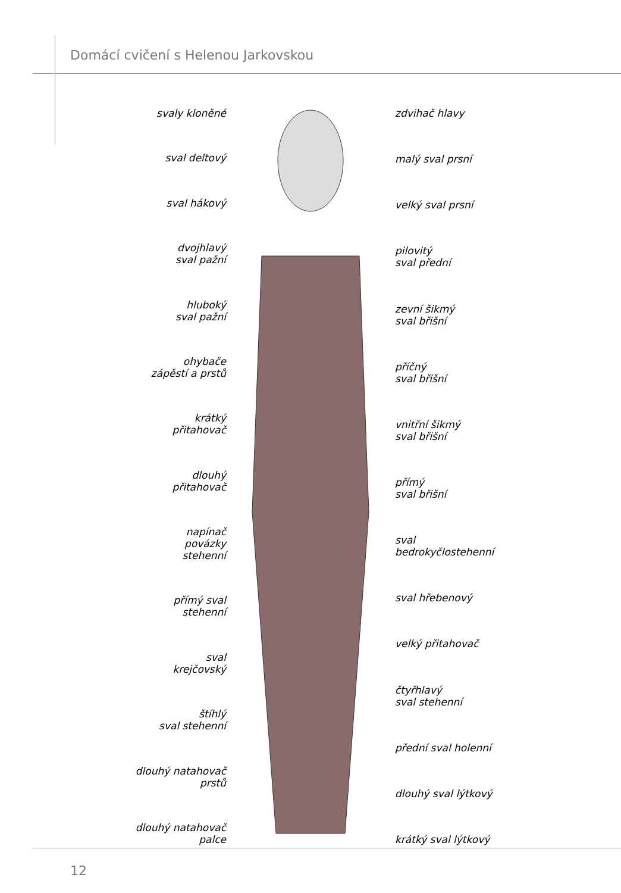Domácí cvičení s Helenou Jarkovskou
svaly kloněné
sval deltový
sval hákový
dvojhlavý
sval pažní
hluboký
sval pažní
ohybače
zápěstí a prstů
krátký
přitahovač
dlouhý
přitahovač
napínač
povázky
stehenní
přímý sval
stehenní
sval
krejčovský
štíhlý
sval stehenní
dlouhý natahovač
prstů
dlouhý natahovač
palce
zdvihač hlavy
malý sval prsní
velký sval prsní
pilovitý
sval přední
zevní šikmý
sval břišní
příčný
sval břišní
vnitřní šikmý
sval břišní
přímý
sval břišní
sval
bedrokyčlostehenní
sval hřebenový
velký přitahovač
čtyřhlavý
sval stehenní
přední sval holenní
dlouhý sval lýtkový
krátký sval lýtkový
12